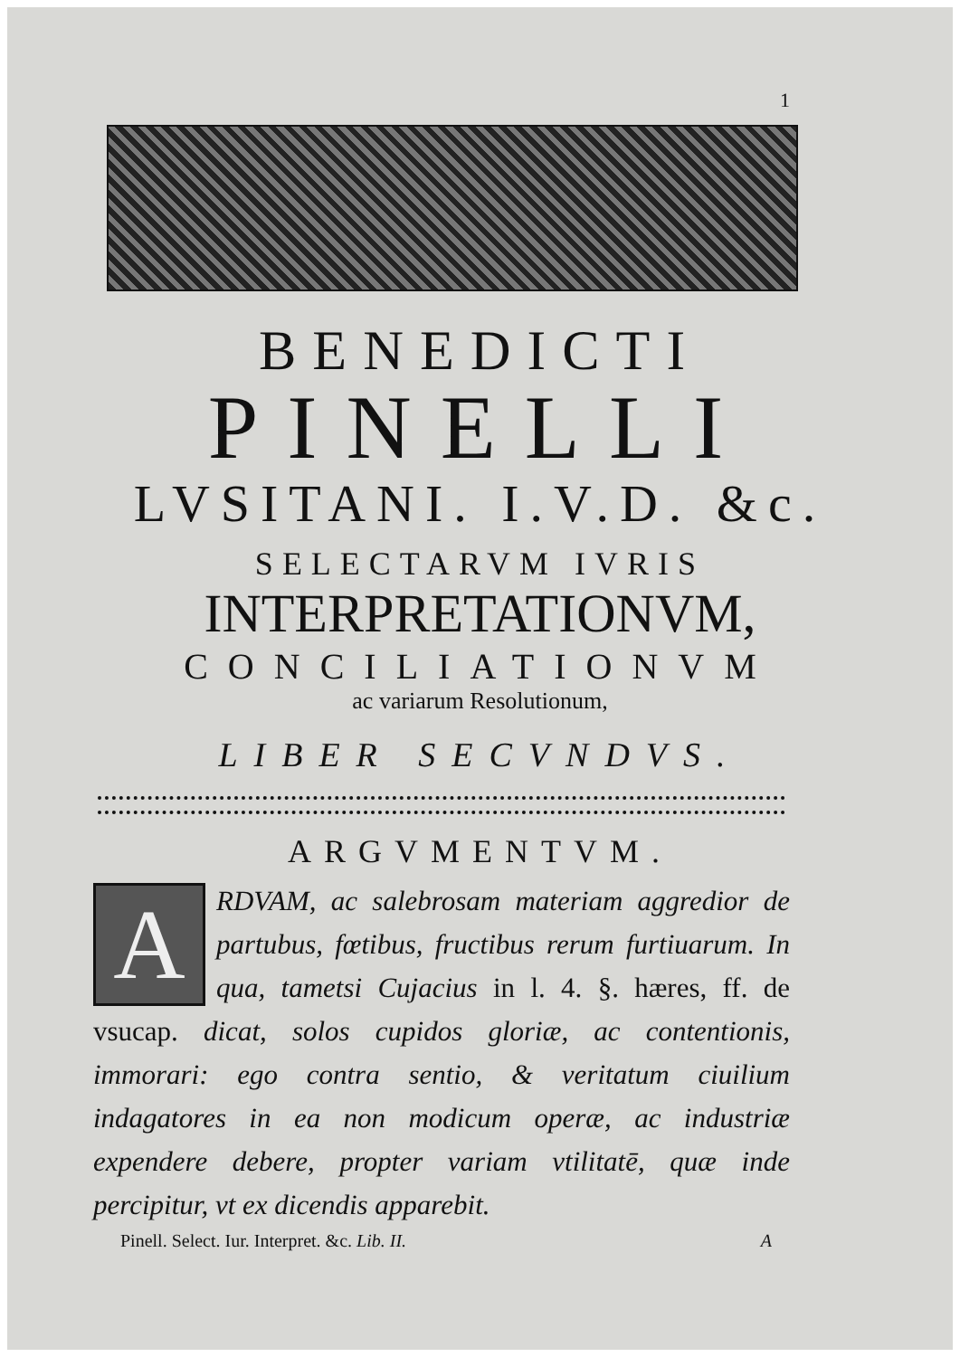1
BENEDICTI
PINELLI
LVSITANI. I.V.D. &c.
SELECTARVM IVRIS
INTERPRETATIONVM,
CONCILIATIONVM
ac variarum Resolutionum,
LIBER SECVNDVS.
ARGVMENTVM.
ARDVAM, ac salebrosam materiam aggredior de partubus, fœtibus, fructibus rerum furtiuarum. In qua, tametsi Cujacius in l. 4. §. hæres, ff. de vsucap. dicat, solos cupidos gloriæ, ac contentionis, immorari: ego contra sentio, & veritatum ciuilium indagatores in ea non modicum operæ, ac industriæ expendere debere, propter variam vtilitatē, quæ inde percipitur, vt ex dicendis apparebit.
Pinell. Select. Iur. Interpret. &c. Lib. II. A